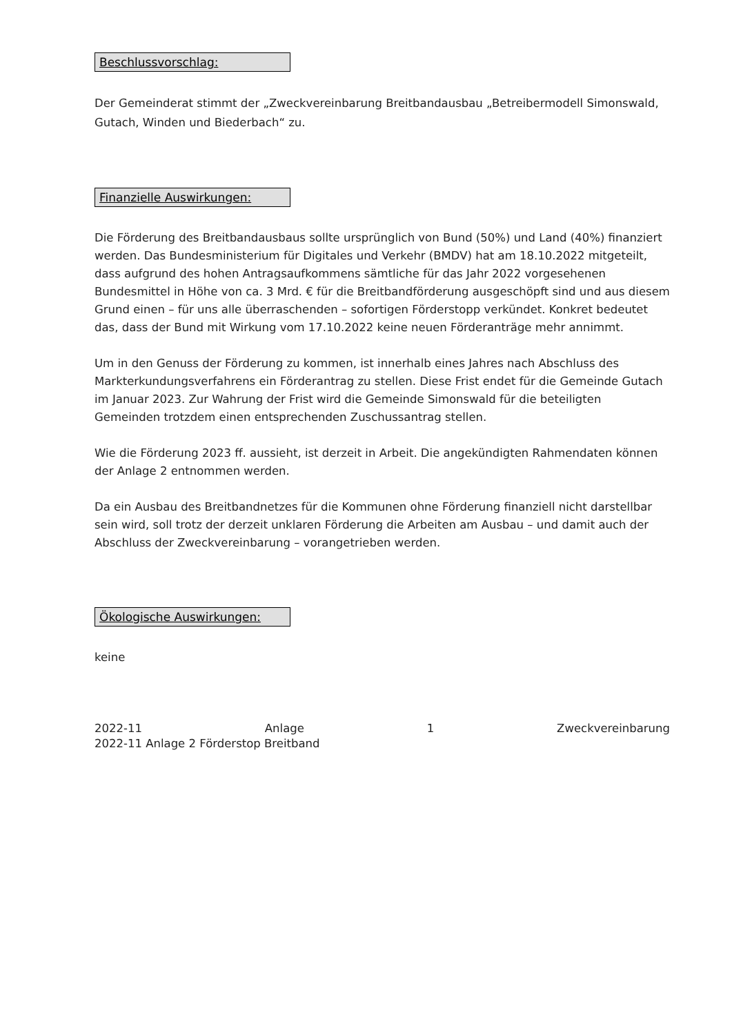Beschlussvorschlag:
Der Gemeinderat stimmt der „Zweckvereinbarung Breitbandausbau „Betreibermodell Simonswald, Gutach, Winden und Biederbach“ zu.
Finanzielle Auswirkungen:
Die Förderung des Breitbandausbaus sollte ursprünglich von Bund (50%) und Land (40%) finanziert werden. Das Bundesministerium für Digitales und Verkehr (BMDV) hat am 18.10.2022 mitgeteilt, dass aufgrund des hohen Antragsaufkommens sämtliche für das Jahr 2022 vorgesehenen Bundesmittel in Höhe von ca. 3 Mrd. € für die Breitbandförderung ausgeschöpft sind und aus diesem Grund einen – für uns alle überraschenden – sofortigen Förderstopp verkündet. Konkret bedeutet das, dass der Bund mit Wirkung vom 17.10.2022 keine neuen Förderanträge mehr annimmt.
Um in den Genuss der Förderung zu kommen, ist innerhalb eines Jahres nach Abschluss des Markterkundungsverfahrens ein Förderantrag zu stellen. Diese Frist endet für die Gemeinde Gutach im Januar 2023. Zur Wahrung der Frist wird die Gemeinde Simonswald für die beteiligten Gemeinden trotzdem einen entsprechenden Zuschussantrag stellen.
Wie die Förderung 2023 ff. aussieht, ist derzeit in Arbeit. Die angekündigten Rahmendaten können der Anlage 2 entnommen werden.
Da ein Ausbau des Breitbandnetzes für die Kommunen ohne Förderung finanziell nicht darstellbar sein wird, soll trotz der derzeit unklaren Förderung die Arbeiten am Ausbau – und damit auch der Abschluss der Zweckvereinbarung – vorangetrieben werden.
Ökologische Auswirkungen:
keine
2022-11 Anlage 1 Zweckvereinbarung
2022-11 Anlage 2 Förderstop Breitband